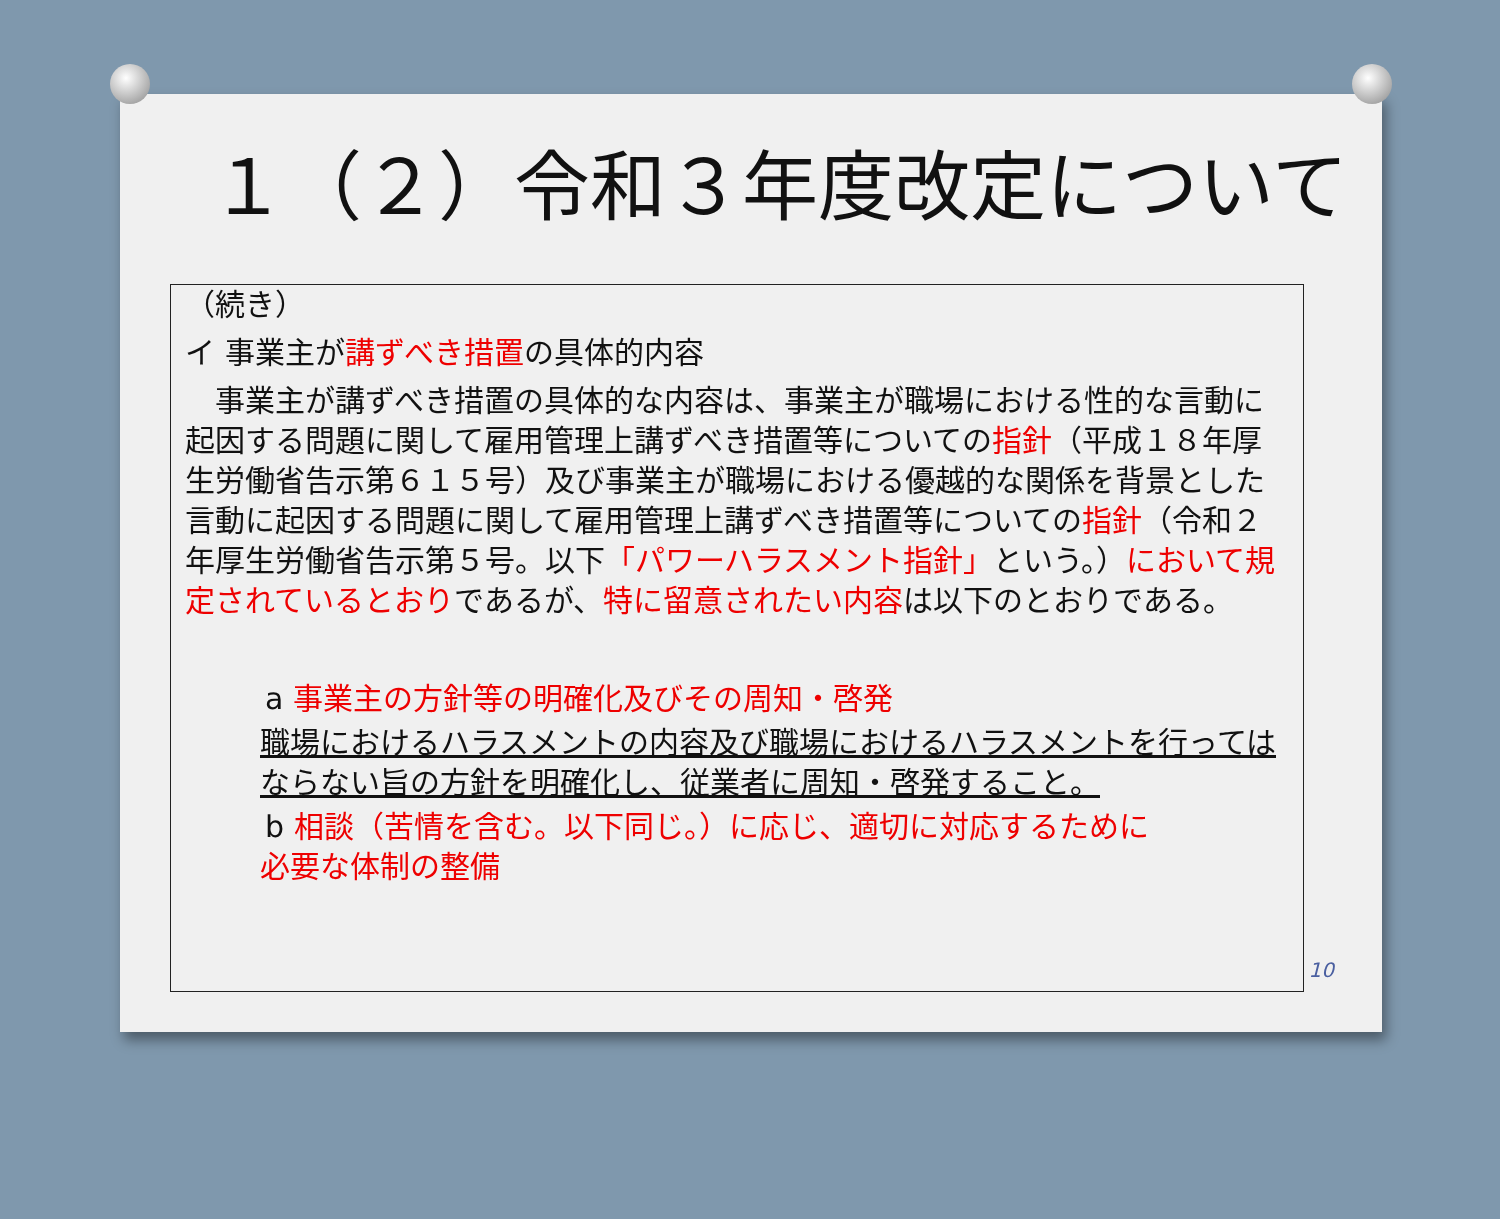１（２）令和３年度改定について
（続き）
イ 事業主が講ずべき措置の具体的内容
　事業主が講ずべき措置の具体的な内容は、事業主が職場における性的な言動に起因する問題に関して雇用管理上講ずべき措置等についての指針（平成１８年厚生労働省告示第６１５号）及び事業主が職場における優越的な関係を背景とした言動に起因する問題に関して雇用管理上講ずべき措置等についての指針（令和２年厚生労働省告示第５号。以下「パワーハラスメント指針」という。）において規定されているとおりであるが、特に留意されたい内容は以下のとおりである。
a 事業主の方針等の明確化及びその周知・啓発
職場におけるハラスメントの内容及び職場におけるハラスメントを行ってはならない旨の方針を明確化し、従業者に周知・啓発すること。
b 相談（苦情を含む。以下同じ。）に応じ、適切に対応するために
必要な体制の整備
10